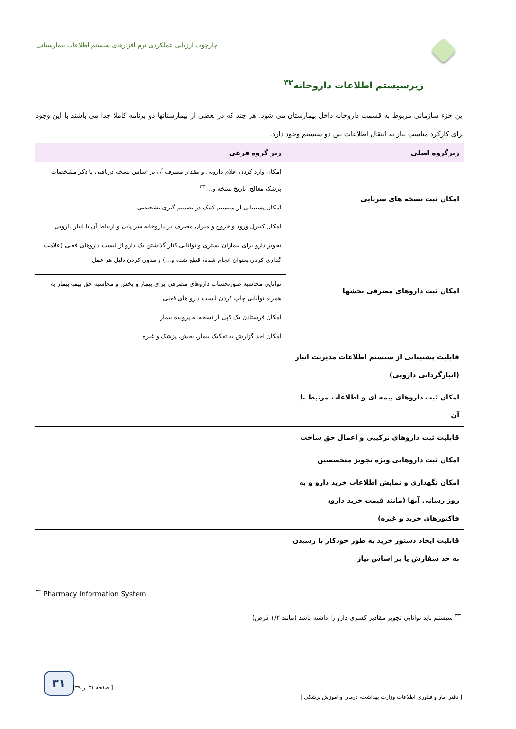چارچوب ارزیابی عملکردی نرم افزارهای سیستم اطلاعات بیمارستانی
زیرسیستم اطلاعات داروخانه<sup>۳۲</sup>
این جزء سازمانی مربوط به قسمت داروخانه داخل بیمارستان می شود. هر چند که در بعضی از بیمارستانها دو برنامه کاملا جدا می باشند با این وجود برای کارکرد مناسب نیاز به انتقال اطلاعات بین دو سیستم وجود دارد.
| زیرگروه اصلی | زیر گروه فرعی |
| --- | --- |
| امکان ثبت نسخه های سرپایی | امکان وارد کردن اقلام دارویی و مقدار مصرف آن بر اساس نسخه دریافتی با ذکر مشخصات پزشک معالج، تاریخ نسخه و... <sup>۳۳</sup> |
| | امکان پشتیبانی از سیستم کمک در تصمیم گیری تشخیصی |
| | امکان کنترل ورود و خروج و میزان مصرف در داروخانه سر پایی و ارتباط آن با انبار دارویی |
| امکان ثبت داروهای مصرفی بخشها | تجویز دارو برای بیماران بستری و توانایی کنار گذاشتن یک دارو از لیست داروهای فعلی (علامت گذاری کردن بعنوان انجام شده، قطع شده و...) و مدون کردن دلیل هر عمل |
| | توانایی محاسبه صورتحساب داروهای مصرفی برای بیمار و بخش و محاسبه حق بیمه بیمار به همراه توانایی چاپ کردن لیست دارو های فعلی |
| | امکان فرستادن یک کپی از نسخه به پرونده بیمار |
| | امکان اخذ گزارش به تفکیک بیمار، بخش، پزشک و غیره |
| قابلیت پشتیبانی از سیستم اطلاعات مدیریت انبار (انبارگردانی دارویی) | |
| امکان ثبت داروهای بیمه ای و اطلاعات مرتبط با آن | |
| قابلیت ثبت داروهای ترکیبی و اعمال حق ساخت | |
| امکان ثبت داروهایی ویژه تجویز متخصصین | |
| امکان نگهداری و نمایش اطلاعات خرید دارو و به روز رسانی آنها (مانند قیمت خرید دارو، فاکتورهای خرید و غیره) | |
| قابلیت ایجاد دستور خرید به طور خودکار با رسیدن به حد سفارش یا بر اساس نیاز | |
<sup>۳۲</sup> Pharmacy Information System
<sup>۳۳</sup> سیستم باید توانایی تجویز مقادیر کسری دارو را داشته باشد (مانند ۱/۲ قرص)
۳۱
[ دفتر آمار و فناوری اطلاعات وزارت بهداشت، درمان و آموزش پزشکی ] [ صفحه ۳۱ از ۳۹]